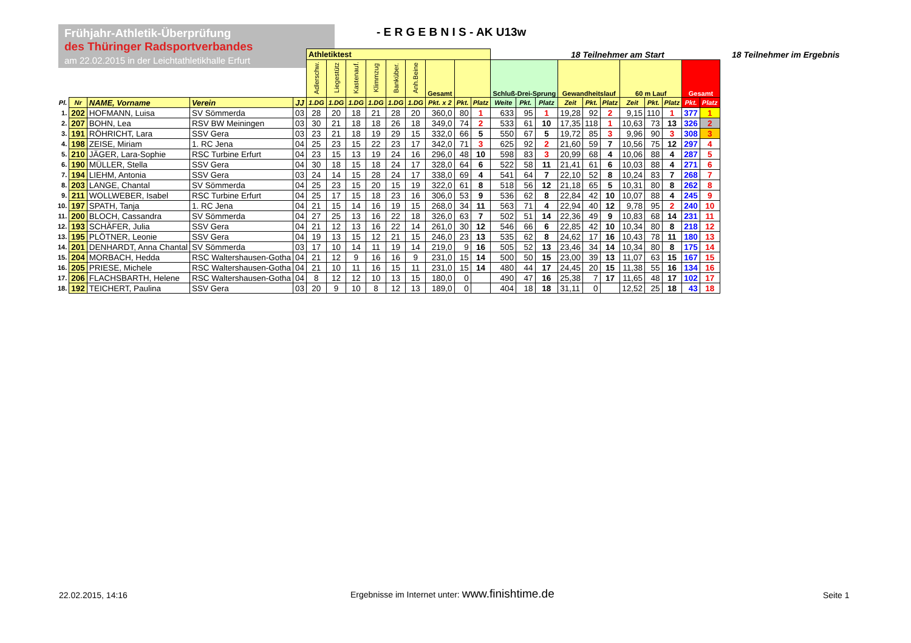Frühjahr-Athletik-Überprüfung
des Thüringer Radsportverbandes
am 22.02.2015 in der Leichtathletikhalle Erfurt
- E R G E B N I S - AK U13w
18 Teilnehmer am Start 18 Teilnehmer im Ergebnis
| | | | | | Athletiktest | | | | | | | | | | | | | | | | | | | |
| | | | | | Adlerschw. | Liegestütz | Kastenauf. | Klimmzug | Banküber. | Anh.Beine | Gesamt | | | Schluß-Drei-Sprung | | | Gewandheitslauf | | | 60 m Lauf | | | Gesamt | |
| Pl. | Nr | NAME, Vorname | Verein | JJ | 1.DG | 1.DG | 1.DG | 1.DG | 1.DG | 1.DG | Pkt. x 2 | Pkt. | Platz | Weite | Pkt. | Platz | Zeit | Pkt. | Platz | Zeit | Pkt. | Platz | Pkt. | Platz |
| 1. | 202 | HOFMANN, Luisa | SV Sömmerda | 03 | 28 | 20 | 18 | 21 | 28 | 20 | 360,0 | 80 | 1 | 633 | 95 | 1 | 19,28 | 92 | 2 | 9,15 | 110 | 1 | 377 | 1 |
| 2. | 207 | BOHN, Lea | RSV BW Meiningen | 03 | 30 | 21 | 18 | 18 | 26 | 18 | 349,0 | 74 | 2 | 533 | 61 | 10 | 17,35 | 118 | 1 | 10,63 | 73 | 13 | 326 | 2 |
| 3. | 191 | RÖHRICHT, Lara | SSV Gera | 03 | 23 | 21 | 18 | 19 | 29 | 15 | 332,0 | 66 | 5 | 550 | 67 | 5 | 19,72 | 85 | 3 | 9,96 | 90 | 3 | 308 | 3 |
| 4. | 198 | ZEISE, Miriam | 1. RC Jena | 04 | 25 | 23 | 15 | 22 | 23 | 17 | 342,0 | 71 | 3 | 625 | 92 | 2 | 21,60 | 59 | 7 | 10,56 | 75 | 12 | 297 | 4 |
| 5. | 210 | JÄGER, Lara-Sophie | RSC Turbine Erfurt | 04 | 23 | 15 | 13 | 19 | 24 | 16 | 296,0 | 48 | 10 | 598 | 83 | 3 | 20,99 | 68 | 4 | 10,06 | 88 | 4 | 287 | 5 |
| 6. | 190 | MÜLLER, Stella | SSV Gera | 04 | 30 | 18 | 15 | 18 | 24 | 17 | 328,0 | 64 | 6 | 522 | 58 | 11 | 21,41 | 61 | 6 | 10,03 | 88 | 4 | 271 | 6 |
| 7. | 194 | LIEHM, Antonia | SSV Gera | 03 | 24 | 14 | 15 | 28 | 24 | 17 | 338,0 | 69 | 4 | 541 | 64 | 7 | 22,10 | 52 | 8 | 10,24 | 83 | 7 | 268 | 7 |
| 8. | 203 | LANGE, Chantal | SV Sömmerda | 04 | 25 | 23 | 15 | 20 | 15 | 19 | 322,0 | 61 | 8 | 518 | 56 | 12 | 21,18 | 65 | 5 | 10,31 | 80 | 8 | 262 | 8 |
| 9. | 211 | WOLLWEBER, Isabel | RSC Turbine Erfurt | 04 | 25 | 17 | 15 | 18 | 23 | 16 | 306,0 | 53 | 9 | 536 | 62 | 8 | 22,84 | 42 | 10 | 10,07 | 88 | 4 | 245 | 9 |
| 10. | 197 | SPATH, Tanja | 1. RC Jena | 04 | 21 | 15 | 14 | 16 | 19 | 15 | 268,0 | 34 | 11 | 563 | 71 | 4 | 22,94 | 40 | 12 | 9,78 | 95 | 2 | 240 | 10 |
| 11. | 200 | BLOCH, Cassandra | SV Sömmerda | 04 | 27 | 25 | 13 | 16 | 22 | 18 | 326,0 | 63 | 7 | 502 | 51 | 14 | 22,36 | 49 | 9 | 10,83 | 68 | 14 | 231 | 11 |
| 12. | 193 | SCHÄFER, Julia | SSV Gera | 04 | 21 | 12 | 13 | 16 | 22 | 14 | 261,0 | 30 | 12 | 546 | 66 | 6 | 22,85 | 42 | 10 | 10,34 | 80 | 8 | 218 | 12 |
| 13. | 195 | PLÖTNER, Leonie | SSV Gera | 04 | 19 | 13 | 15 | 12 | 21 | 15 | 246,0 | 23 | 13 | 535 | 62 | 8 | 24,62 | 17 | 16 | 10,43 | 78 | 11 | 180 | 13 |
| 14. | 201 | DENHARDT, Anna Chantal | SV Sömmerda | 03 | 17 | 10 | 14 | 11 | 19 | 14 | 219,0 | 9 | 16 | 505 | 52 | 13 | 23,46 | 34 | 14 | 10,34 | 80 | 8 | 175 | 14 |
| 15. | 204 | MORBACH, Hedda | RSC Waltershausen-Gotha | 04 | 21 | 12 | 9 | 16 | 16 | 9 | 231,0 | 15 | 14 | 500 | 50 | 15 | 23,00 | 39 | 13 | 11,07 | 63 | 15 | 167 | 15 |
| 16. | 205 | PRIESE, Michele | RSC Waltershausen-Gotha | 04 | 21 | 10 | 11 | 16 | 15 | 11 | 231,0 | 15 | 14 | 480 | 44 | 17 | 24,45 | 20 | 15 | 11,38 | 55 | 16 | 134 | 16 |
| 17. | 206 | FLACHSBARTH, Helene | RSC Waltershausen-Gotha | 04 | 8 | 12 | 12 | 10 | 13 | 15 | 180,0 | 0 | | 490 | 47 | 16 | 25,38 | 7 | 17 | 11,65 | 48 | 17 | 102 | 17 |
| 18. | 192 | TEICHERT, Paulina | SSV Gera | 03 | 20 | 9 | 10 | 8 | 12 | 13 | 189,0 | 0 | | 404 | 18 | 18 | 31,11 | 0 | | 12,52 | 25 | 18 | 43 | 18 |
22.02.2015, 14:16
Ergebnisse im Internet unter: www.finishtime.de
Seite 1